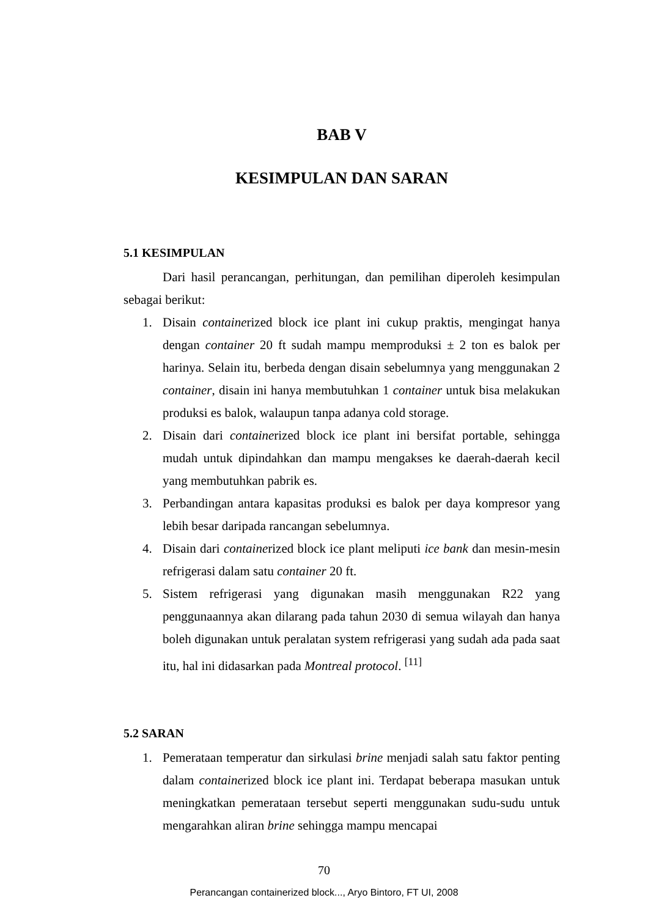BAB V
KESIMPULAN DAN SARAN
5.1 KESIMPULAN
Dari hasil perancangan, perhitungan, dan pemilihan diperoleh kesimpulan sebagai berikut:
1. Disain containerized block ice plant ini cukup praktis, mengingat hanya dengan container 20 ft sudah mampu memproduksi ± 2 ton es balok per harinya. Selain itu, berbeda dengan disain sebelumnya yang menggunakan 2 container, disain ini hanya membutuhkan 1 container untuk bisa melakukan produksi es balok, walaupun tanpa adanya cold storage.
2. Disain dari containerized block ice plant ini bersifat portable, sehingga mudah untuk dipindahkan dan mampu mengakses ke daerah-daerah kecil yang membutuhkan pabrik es.
3. Perbandingan antara kapasitas produksi es balok per daya kompresor yang lebih besar daripada rancangan sebelumnya.
4. Disain dari containerized block ice plant meliputi ice bank dan mesin-mesin refrigerasi dalam satu container 20 ft.
5. Sistem refrigerasi yang digunakan masih menggunakan R22 yang penggunaannya akan dilarang pada tahun 2030 di semua wilayah dan hanya boleh digunakan untuk peralatan system refrigerasi yang sudah ada pada saat itu, hal ini didasarkan pada Montreal protocol. <sup>[11]</sup>
5.2 SARAN
1. Pemerataan temperatur dan sirkulasi brine menjadi salah satu faktor penting dalam containerized block ice plant ini. Terdapat beberapa masukan untuk meningkatkan pemerataan tersebut seperti menggunakan sudu-sudu untuk mengarahkan aliran brine sehingga mampu mencapai
70
Perancangan containerized block..., Aryo Bintoro, FT UI, 2008